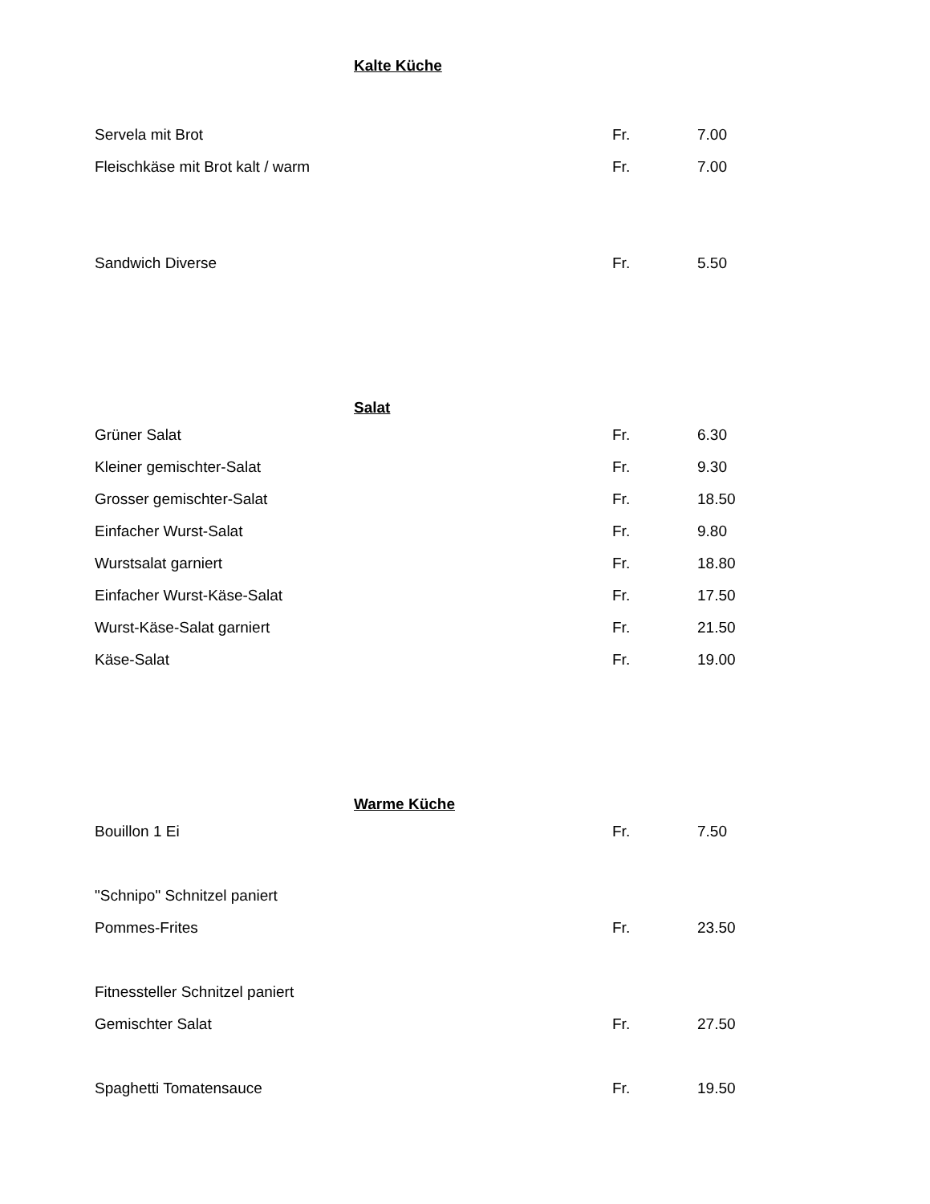Kalte Küche
| Servela mit Brot | Fr. | 7.00 |
| Fleischkäse mit Brot kalt / warm | Fr. | 7.00 |
| Sandwich Diverse | Fr. | 5.50 |
Salat
| Grüner Salat | Fr. | 6.30 |
| Kleiner gemischter-Salat | Fr. | 9.30 |
| Grosser gemischter-Salat | Fr. | 18.50 |
| Einfacher Wurst-Salat | Fr. | 9.80 |
| Wurstsalat garniert | Fr. | 18.80 |
| Einfacher Wurst-Käse-Salat | Fr. | 17.50 |
| Wurst-Käse-Salat garniert | Fr. | 21.50 |
| Käse-Salat | Fr. | 19.00 |
Warme Küche
| Bouillon 1 Ei | Fr. | 7.50 |
| "Schnipo" Schnitzel paniert | | |
| Pommes-Frites | Fr. | 23.50 |
| Fitnessteller Schnitzel paniert | | |
| Gemischter Salat | Fr. | 27.50 |
| Spaghetti Tomatensauce | Fr. | 19.50 |